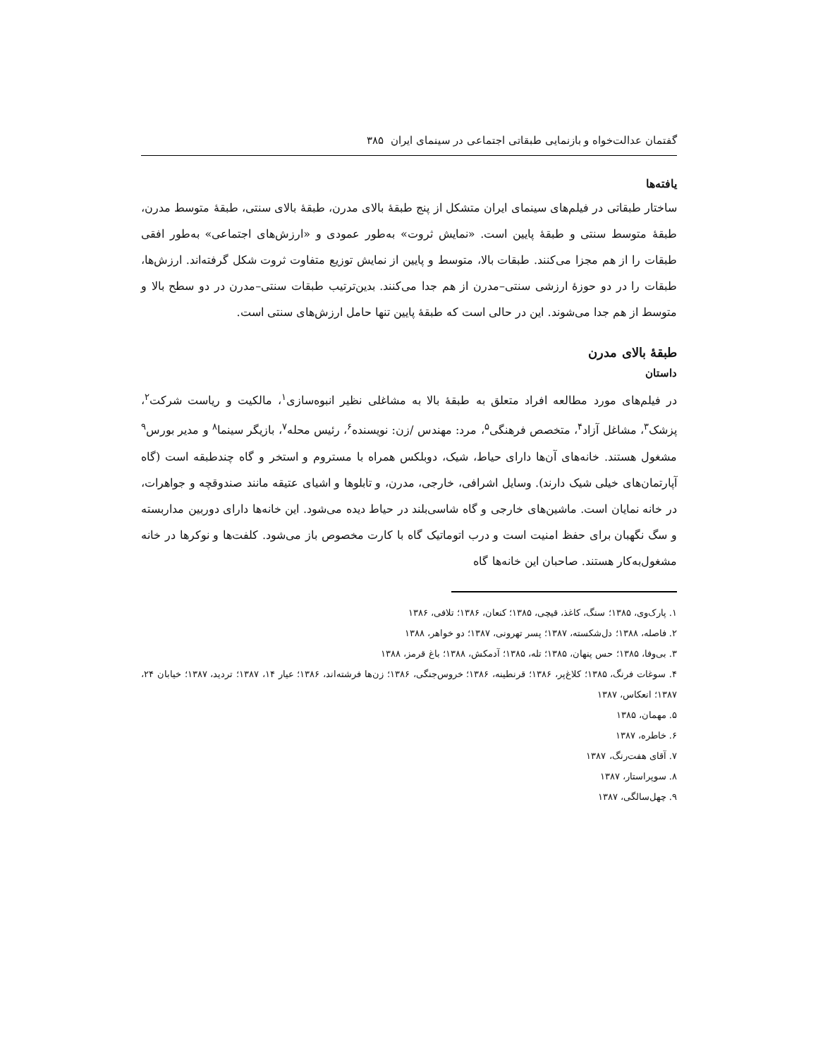گفتمان عدالت‌خواه و بازنمایی طبقاتی اجتماعی در سینمای ایران ۳۸۵
یافته‌ها
ساختار طبقاتی در فیلم‌های سینمای ایران متشکل از پنج طبقهٔ بالای مدرن، طبقهٔ بالای سنتی، طبقهٔ متوسط مدرن، طبقهٔ متوسط سنتی و طبقهٔ پایین است. «نمایش ثروت» به‌طور عمودی و «ارزش‌های اجتماعی» به‌طور افقی طبقات را از هم مجزا می‌کنند. طبقات بالا، متوسط و پایین از نمایش توزیع متفاوت ثروت شکل گرفته‌اند. ارزش‌ها، طبقات را در دو حوزهٔ ارزشی سنتی–مدرن از هم جدا می‌کنند. بدین‌ترتیب طبقات سنتی–مدرن در دو سطح بالا و متوسط از هم جدا می‌شوند. این در حالی است که طبقهٔ پایین تنها حامل ارزش‌های سنتی است.
طبقهٔ بالای مدرن
داستان
در فیلم‌های مورد مطالعه افراد متعلق به طبقهٔ بالا به مشاغلی نظیر انبوه‌سازی<sup>۱</sup>، مالکیت و ریاست شرکت<sup>۲</sup>، پزشک<sup>۳</sup>، مشاغل آزاد<sup>۴</sup>، متخصص فرهنگی<sup>۵</sup>، مرد: مهندس /زن: نویسنده<sup>۶</sup>، رئیس محله<sup>۷</sup>، بازیگر سینما<sup>۸</sup> و مدیر بورس<sup>۹</sup> مشغول هستند. خانه‌های آن‌ها دارای حیاط، شیک، دوبلکس همراه با مستروم و استخر و گاه چندطبقه است (گاه آپارتمان‌های خیلی شیک دارند). وسایل اشرافی، خارجی، مدرن، و تابلوها و اشیای عتیقه مانند صندوقچه و جواهرات، در خانه نمایان است. ماشین‌های خارجی و گاه شاسی‌بلند در حیاط دیده می‌شود. این خانه‌ها دارای دوربین مداربسته و سگ نگهبان برای حفظ امنیت است و درب اتوماتیک گاه با کارت مخصوص باز می‌شود. کلفت‌ها و نوکرها در خانه مشغول‌به‌کار هستند. صاحبان این خانه‌ها گاه
۱. پارک‌وی، ۱۳۸۵؛ سنگ، کاغذ، قیچی، ۱۳۸۵؛ کنعان، ۱۳۸۶؛ تلافی، ۱۳۸۶
۲. فاصله، ۱۳۸۸؛ دل‌شکسته، ۱۳۸۷؛ پسر تهرونی، ۱۳۸۷؛ دو خواهر، ۱۳۸۸
۳. بی‌وفا، ۱۳۸۵؛ حس پنهان، ۱۳۸۵؛ تله، ۱۳۸۵؛ آدمکش، ۱۳۸۸؛ باغ قرمز، ۱۳۸۸
۴. سوغات فرنگ، ۱۳۸۵؛ کلاغ‌پر، ۱۳۸۶؛ قرنطینه، ۱۳۸۶؛ خروس‌جنگی، ۱۳۸۶؛ زن‌ها فرشته‌اند، ۱۳۸۶؛ عیار ۱۴، ۱۳۸۷؛ تردید، ۱۳۸۷؛ خیابان ۲۴، ۱۳۸۷؛ انعکاس، ۱۳۸۷
۵. مهمان، ۱۳۸۵
۶. خاطره، ۱۳۸۷
۷. آقای هفت‌رنگ، ۱۳۸۷
۸. سوپراستار، ۱۳۸۷
۹. چهل‌سالگی، ۱۳۸۷